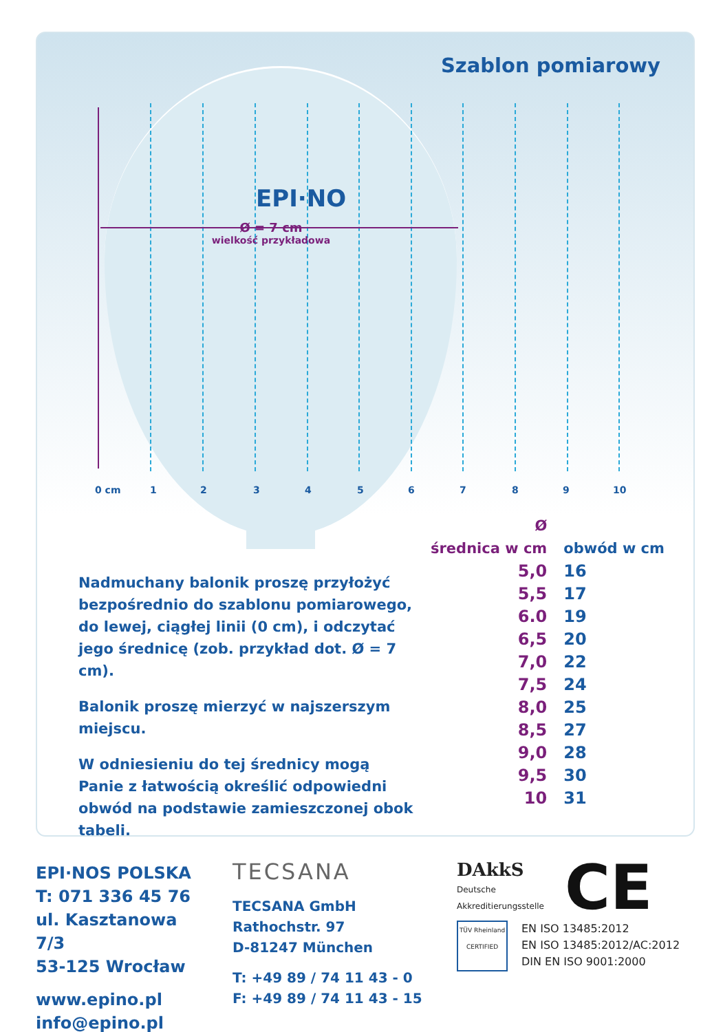Szablon pomiarowy
EPI·NO
Ø = 7 cm
wielkość przykładowa
0 cm 1 2 3 4 5 6 7 8 9 10
Nadmuchany balonik proszę przyłożyć bezpośrednio do szablonu pomiarowego, do lewej, ciągłej linii (0 cm), i odczytać jego średnicę (zob. przykład dot. Ø = 7 cm).
Balonik proszę mierzyć w najszerszym miejscu.
W odniesieniu do tej średnicy mogą Panie z łatwością określić odpowiedni obwód na podstawie zamieszczonej obok tabeli.
| Ø średnica w cm | obwód w cm |
| --- | --- |
| 5,0 | 16 |
| 5,5 | 17 |
| 6.0 | 19 |
| 6,5 | 20 |
| 7,0 | 22 |
| 7,5 | 24 |
| 8,0 | 25 |
| 8,5 | 27 |
| 9,0 | 28 |
| 9,5 | 30 |
| 10 | 31 |
EPI·NOS POLSKA
T: 071 336 45 76
ul. Kasztanowa 7/3
53-125 Wrocław
www.epino.pl
info@epino.pl
TECSANA
TECSANA GmbH
Rathochstr. 97
D-81247 München
T: +49 89 / 74 11 43 - 0
F: +49 89 / 74 11 43 - 15
DAkkS
Deutsche
Akkreditierungsstelle
CE
TÜV Rheinland CERTIFIED
EN ISO 13485:2012
EN ISO 13485:2012/AC:2012
DIN EN ISO 9001:2000